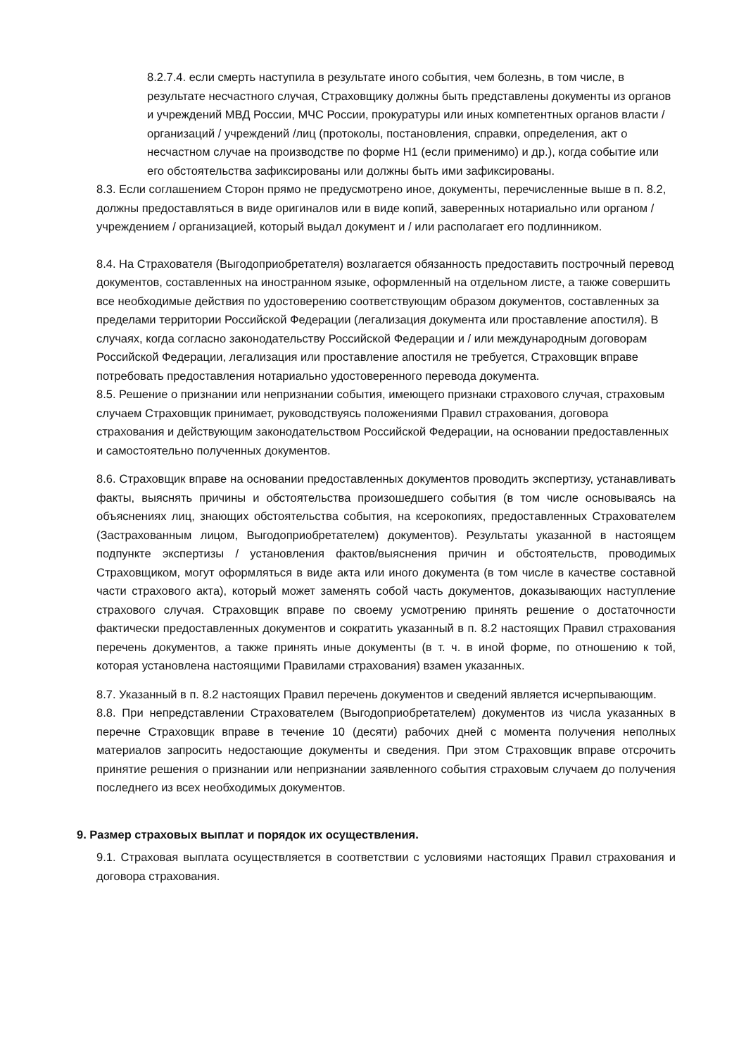8.2.7.4. если смерть наступила в результате иного события, чем болезнь, в том числе, в результате несчастного случая, Страховщику должны быть представлены документы из органов и учреждений МВД России, МЧС России, прокуратуры или иных компетентных органов власти / организаций / учреждений /лиц (протоколы, постановления, справки, определения, акт о несчастном случае на производстве по форме Н1 (если применимо) и др.), когда событие или его обстоятельства зафиксированы или должны быть ими зафиксированы.
8.3. Если соглашением Сторон прямо не предусмотрено иное, документы, перечисленные выше в п. 8.2, должны предоставляться в виде оригиналов или в виде копий, заверенных нотариально или органом / учреждением / организацией, который выдал документ и / или располагает его подлинником.
8.4. На Страхователя (Выгодоприобретателя) возлагается обязанность предоставить построчный перевод документов, составленных на иностранном языке, оформленный на отдельном листе, а также совершить все необходимые действия по удостоверению соответствующим образом документов, составленных за пределами территории Российской Федерации (легализация документа или проставление апостиля). В случаях, когда согласно законодательству Российской Федерации и / или международным договорам Российской Федерации, легализация или проставление апостиля не требуется, Страховщик вправе потребовать предоставления нотариально удостоверенного перевода документа.
8.5. Решение о признании или непризнании события, имеющего признаки страхового случая, страховым случаем Страховщик принимает, руководствуясь положениями Правил страхования, договора страхования и действующим законодательством Российской Федерации, на основании предоставленных и самостоятельно полученных документов.
8.6. Страховщик вправе на основании предоставленных документов проводить экспертизу, устанавливать факты, выяснять причины и обстоятельства произошедшего события (в том числе основываясь на объяснениях лиц, знающих обстоятельства события, на ксерокопиях, предоставленных Страхователем (Застрахованным лицом, Выгодоприобретателем) документов). Результаты указанной в настоящем подпункте экспертизы / установления фактов/выяснения причин и обстоятельств, проводимых Страховщиком, могут оформляться в виде акта или иного документа (в том числе в качестве составной части страхового акта), который может заменять собой часть документов, доказывающих наступление страхового случая. Страховщик вправе по своему усмотрению принять решение о достаточности фактически предоставленных документов и сократить указанный в п. 8.2 настоящих Правил страхования перечень документов, а также принять иные документы (в т. ч. в иной форме, по отношению к той, которая установлена настоящими Правилами страхования) взамен указанных.
8.7. Указанный в п. 8.2 настоящих Правил перечень документов и сведений является исчерпывающим.
8.8. При непредставлении Страхователем (Выгодоприобретателем) документов из числа указанных в перечне Страховщик вправе в течение 10 (десяти) рабочих дней с момента получения неполных материалов запросить недостающие документы и сведения. При этом Страховщик вправе отсрочить принятие решения о признании или непризнании заявленного события страховым случаем до получения последнего из всех необходимых документов.
9. Размер страховых выплат и порядок их осуществления.
9.1. Страховая выплата осуществляется в соответствии с условиями настоящих Правил страхования и договора страхования.